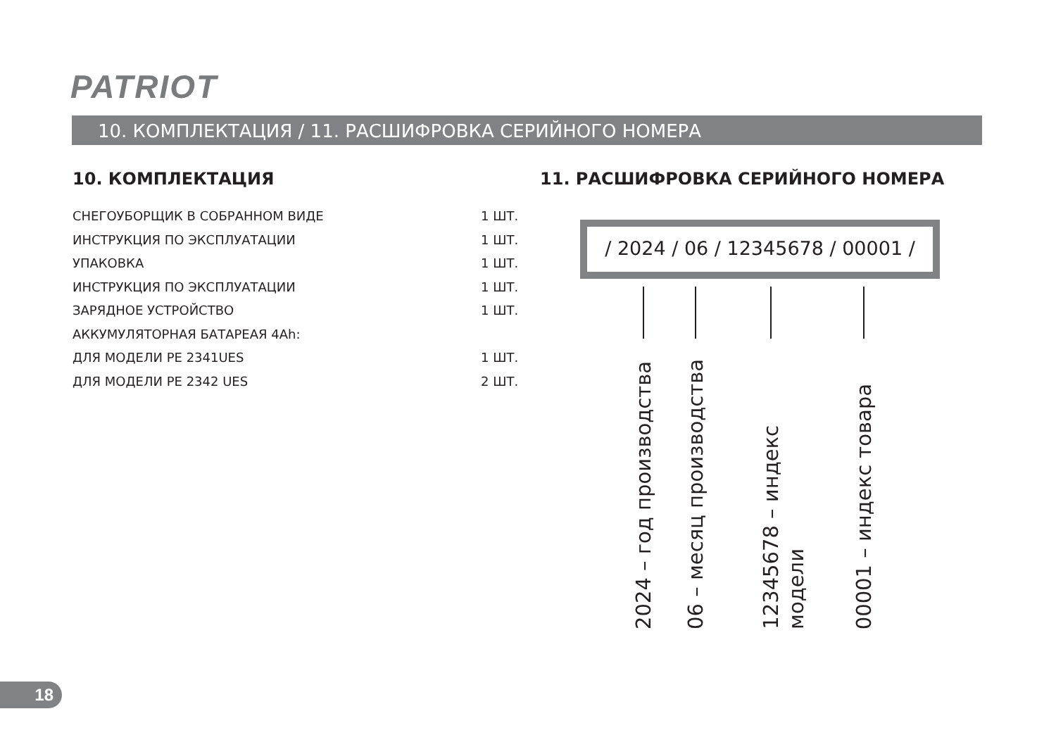PATRIOT
10. КОМПЛЕКТАЦИЯ / 11. РАСШИФРОВКА СЕРИЙНОГО НОМЕРА
10. КОМПЛЕКТАЦИЯ
| СНЕГОУБОРЩИК В СОБРАННОМ ВИДЕ | 1 ШТ. |
| ИНСТРУКЦИЯ ПО ЭКСПЛУАТАЦИИ | 1 ШТ. |
| УПАКОВКА | 1 ШТ. |
| ИНСТРУКЦИЯ ПО ЭКСПЛУАТАЦИИ | 1 ШТ. |
| ЗАРЯДНОЕ УСТРОЙСТВО | 1 ШТ. |
| АККУМУЛЯТОРНАЯ БАТАРЕАЯ 4Ah: | |
| ДЛЯ МОДЕЛИ PE 2341UES | 1 ШТ. |
| ДЛЯ МОДЕЛИ PE 2342 UES | 2 ШТ. |
11. РАСШИФРОВКА СЕРИЙНОГО НОМЕРА
/ 2024 / 06 / 12345678 / 00001 /
2024 – год производства 06 – месяц производства 12345678 – индекс модели 00001 – индекс товара
18